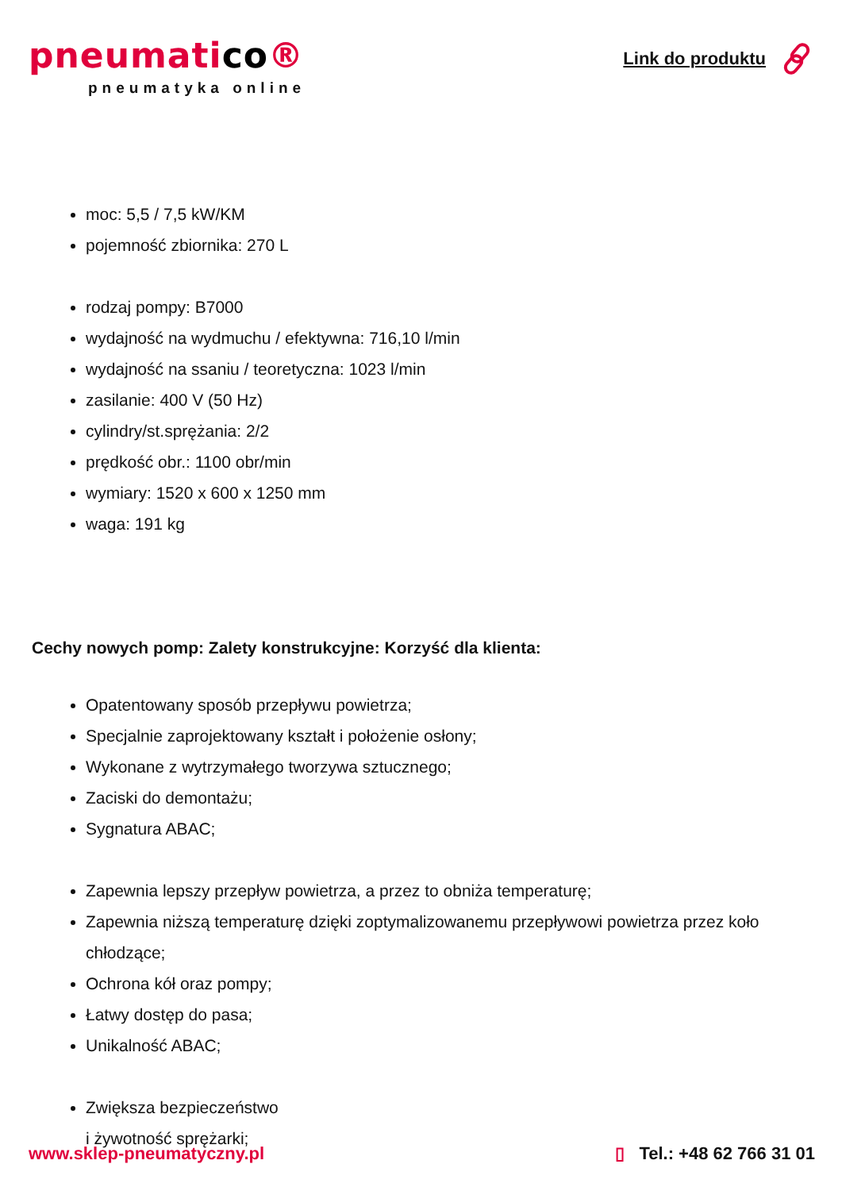pneumatico®
pneumatyka online
Link do produktu
moc: 5,5 / 7,5 kW/KM
pojemność zbiornika: 270 L
rodzaj pompy: B7000
wydajność na wydmuchu / efektywna: 716,10 l/min
wydajność na ssaniu / teoretyczna: 1023 l/min
zasilanie: 400 V (50 Hz)
cylindry/st.sprężania: 2/2
prędkość obr.: 1100 obr/min
wymiary: 1520 x 600 x 1250 mm
waga: 191 kg
Cechy nowych pomp: Zalety konstrukcyjne: Korzyść dla klienta:
Opatentowany sposób przepływu powietrza;
Specjalnie zaprojektowany kształt i położenie osłony;
Wykonane z wytrzymałego tworzywa sztucznego;
Zaciski do demontażu;
Sygnatura ABAC;
Zapewnia lepszy przepływ powietrza, a przez to obniża temperaturę;
Zapewnia niższą temperaturę dzięki zoptymalizowanemu przepływowi powietrza przez koło chłodzące;
Ochrona kół oraz pompy;
Łatwy dostęp do pasa;
Unikalność ABAC;
Zwiększa bezpieczeństwo
i żywotność sprężarki;
www.sklep-pneumatyczny.pl ▯ Tel.: +48 62 766 31 01